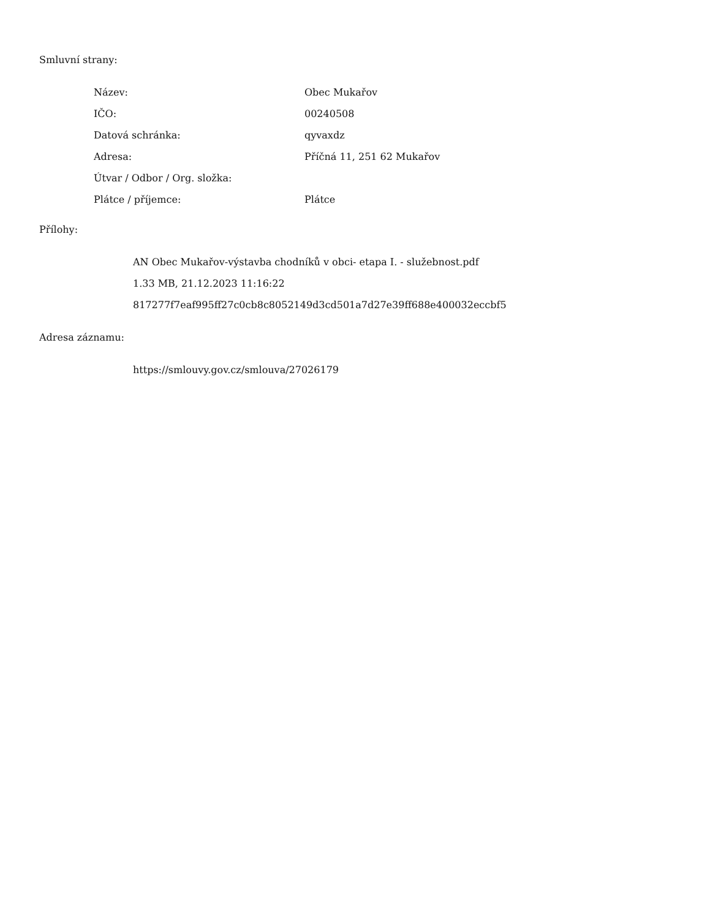Smluvní strany:
| Název: | Obec Mukařov |
| IČO: | 00240508 |
| Datová schránka: | qyvaxdz |
| Adresa: | Příčná 11, 251 62 Mukařov |
| Útvar / Odbor / Org. složka: | |
| Plátce / příjemce: | Plátce |
Přílohy:
AN Obec Mukařov-výstavba chodníků v obci- etapa I. - služebnost.pdf
1.33 MB, 21.12.2023 11:16:22
817277f7eaf995ff27c0cb8c8052149d3cd501a7d27e39ff688e400032eccbf5
Adresa záznamu:
https://smlouvy.gov.cz/smlouva/27026179